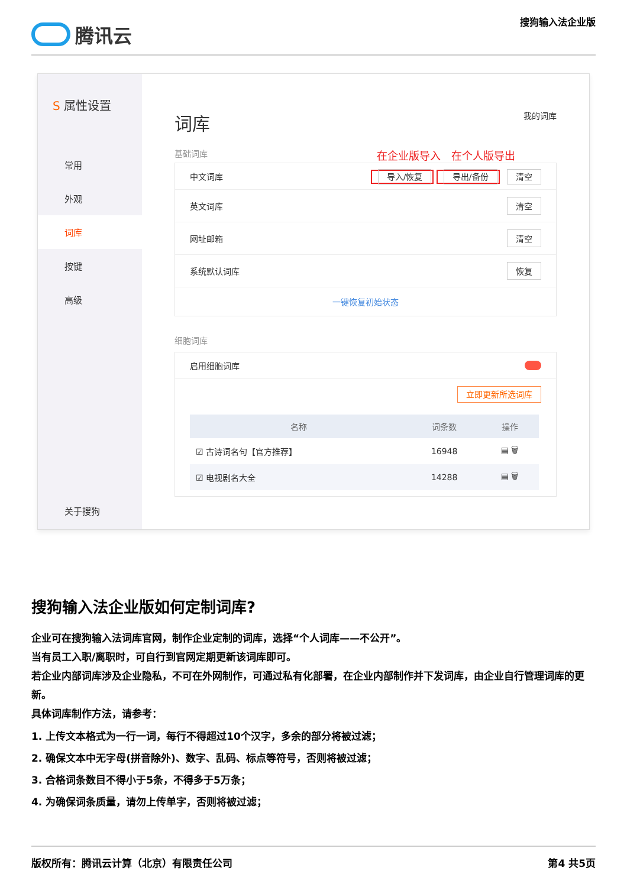腾讯云
搜狗输入法企业版
S 属性设置
常用
外观
词库
按键
高级
关于搜狗
词库 我的词库
基础词库 在企业版导入　在个人版导出
中文词库 导入/恢复 导出/备份 清空
英文词库 清空
网址邮箱 清空
系统默认词库 恢复
一键恢复初始状态
细胞词库
启用细胞词库
立即更新所选词库
| 名称 | 词条数 | 操作 |
| --- | --- | --- |
| ☑ 古诗词名句【官方推荐】 | 16948 | ▤ 🗑 |
| ☑ 电视剧名大全 | 14288 | ▤ 🗑 |
搜狗输入法企业版如何定制词库?
企业可在搜狗输入法词库官网，制作企业定制的词库，选择“个人词库——不公开”。
当有员工入职/离职时，可自行到官网定期更新该词库即可。
若企业内部词库涉及企业隐私，不可在外网制作，可通过私有化部署，在企业内部制作并下发词库，由企业自行管理词库的更新。
具体词库制作方法，请参考：
1. 上传文本格式为一行一词，每行不得超过10个汉字，多余的部分将被过滤；
2. 确保文本中无字母(拼音除外)、数字、乱码、标点等符号，否则将被过滤；
3. 合格词条数目不得小于5条，不得多于5万条；
4. 为确保词条质量，请勿上传单字，否则将被过滤；
版权所有：腾讯云计算（北京）有限责任公司 第4 共5页